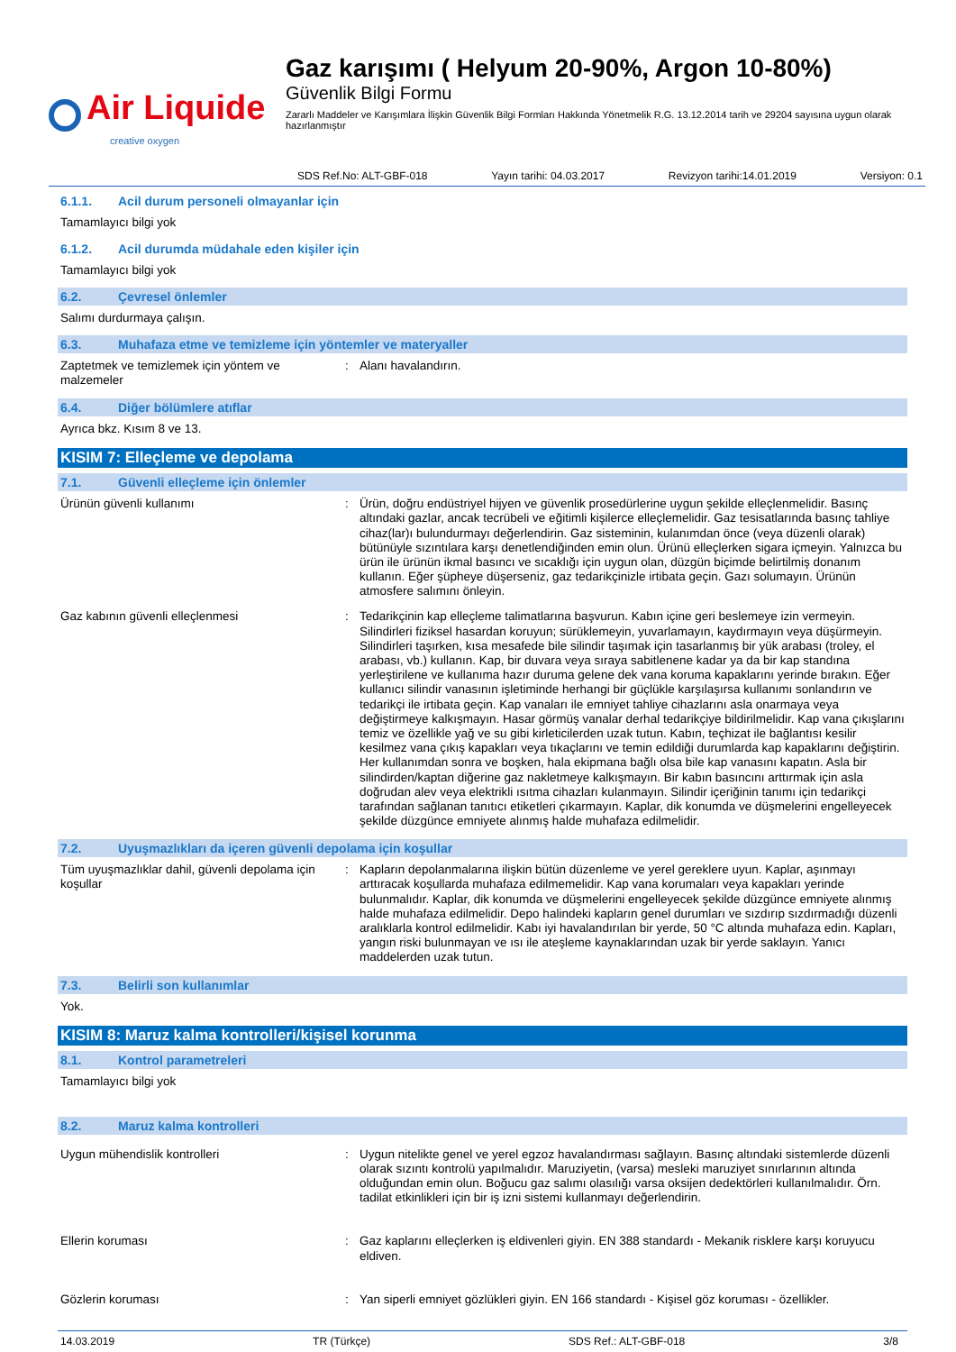Air Liquide
creative oxygen
Gaz karışımı ( Helyum 20-90%, Argon 10-80%)
Güvenlik Bilgi Formu
Zararlı Maddeler ve Karışımlara İlişkin Güvenlik Bilgi Formları Hakkında Yönetmelik R.G. 13.12.2014 tarih ve 29204 sayısına uygun olarak hazırlanmıştır
SDS Ref.No: ALT-GBF-018 Yayın tarihi: 04.03.2017 Revizyon tarihi:14.01.2019 Versiyon: 0.1
6.1.1. Acil durum personeli olmayanlar için
Tamamlayıcı bilgi yok
6.1.2. Acil durumda müdahale eden kişiler için
Tamamlayıcı bilgi yok
6.2. Çevresel önlemler
Salımı durdurmaya çalışın.
6.3. Muhafaza etme ve temizleme için yöntemler ve materyaller
Zaptetmek ve temizlemek için yöntem ve malzemeler
: Alanı havalandırın.
6.4. Diğer bölümlere atıflar
Ayrıca bkz. Kısım 8 ve 13.
KISIM 7: Elleçleme ve depolama
7.1. Güvenli elleçleme için önlemler
Ürünün güvenli kullanımı : Ürün, doğru endüstriyel hijyen ve güvenlik prosedürlerine uygun şekilde elleçlenmelidir. Basınç altındaki gazlar, ancak tecrübeli ve eğitimli kişilerce elleçlemelidir. Gaz tesisatlarında basınç tahliye cihaz(lar)ı bulundurmayı değerlendirin. Gaz sisteminin, kulanımdan önce (veya düzenli olarak) bütünüyle sızıntılara karşı denetlendiğinden emin olun. Ürünü elleçlerken sigara içmeyin. Yalnızca bu ürün ile ürünün ikmal basıncı ve sıcaklığı için uygun olan, düzgün biçimde belirtilmiş donanım kullanın. Eğer şüpheye düşerseniz, gaz tedarikçinizle irtibata geçin. Gazı solumayın. Ürünün atmosfere salımını önleyin.
Gaz kabının güvenli elleçlenmesi : Tedarikçinin kap elleçleme talimatlarına başvurun. Kabın içine geri beslemeye izin vermeyin. Silindirleri fiziksel hasardan koruyun; sürüklemeyin, yuvarlamayın, kaydırmayın veya düşürmeyin. Silindirleri taşırken, kısa mesafede bile silindir taşımak için tasarlanmış bir yük arabası (troley, el arabası, vb.) kullanın. Kap, bir duvara veya sıraya sabitlenene kadar ya da bir kap standına yerleştirilene ve kullanıma hazır duruma gelene dek vana koruma kapaklarını yerinde bırakın. Eğer kullanıcı silindir vanasının işletiminde herhangi bir güçlükle karşılaşırsa kullanımı sonlandırın ve tedarikçi ile irtibata geçin. Kap vanaları ile emniyet tahliye cihazlarını asla onarmaya veya değiştirmeye kalkışmayın. Hasar görmüş vanalar derhal tedarikçiye bildirilmelidir. Kap vana çıkışlarını temiz ve özellikle yağ ve su gibi kirleticilerden uzak tutun. Kabın, teçhizat ile bağlantısı kesilir kesilmez vana çıkış kapakları veya tıkaçlarını ve temin edildiği durumlarda kap kapaklarını değiştirin. Her kullanımdan sonra ve boşken, hala ekipmana bağlı olsa bile kap vanasını kapatın. Asla bir silindirden/kaptan diğerine gaz nakletmeye kalkışmayın. Bir kabın basıncını arttırmak için asla doğrudan alev veya elektrikli ısıtma cihazları kulanmayın. Silindir içeriğinin tanımı için tedarikçi tarafından sağlanan tanıtıcı etiketleri çıkarmayın. Kaplar, dik konumda ve düşmelerini engelleyecek şekilde düzgünce emniyete alınmış halde muhafaza edilmelidir.
7.2. Uyuşmazlıkları da içeren güvenli depolama için koşullar
Tüm uyuşmazlıklar dahil, güvenli depolama için koşullar
: Kapların depolanmalarına ilişkin bütün düzenleme ve yerel gereklere uyun. Kaplar, aşınmayı arttıracak koşullarda muhafaza edilmemelidir. Kap vana korumaları veya kapakları yerinde bulunmalıdır. Kaplar, dik konumda ve düşmelerini engelleyecek şekilde düzgünce emniyete alınmış halde muhafaza edilmelidir. Depo halindeki kapların genel durumları ve sızdırıp sızdırmadığı düzenli aralıklarla kontrol edilmelidir. Kabı iyi havalandırılan bir yerde, 50 °C altında muhafaza edin. Kapları, yangın riski bulunmayan ve ısı ile ateşleme kaynaklarından uzak bir yerde saklayın. Yanıcı maddelerden uzak tutun.
7.3. Belirli son kullanımlar
Yok.
KISIM 8: Maruz kalma kontrolleri/kişisel korunma
8.1. Kontrol parametreleri
Tamamlayıcı bilgi yok
8.2. Maruz kalma kontrolleri
Uygun mühendislik kontrolleri : Uygun nitelikte genel ve yerel egzoz havalandırması sağlayın. Basınç altındaki sistemlerde düzenli olarak sızıntı kontrolü yapılmalıdır. Maruziyetin, (varsa) mesleki maruziyet sınırlarının altında olduğundan emin olun. Boğucu gaz salımı olasılığı varsa oksijen dedektörleri kullanılmalıdır. Örn. tadilat etkinlikleri için bir iş izni sistemi kullanmayı değerlendirin.
Ellerin koruması : Gaz kaplarını elleçlerken iş eldivenleri giyin. EN 388 standardı - Mekanik risklere karşı koruyucu eldiven.
Gözlerin koruması : Yan siperli emniyet gözlükleri giyin. EN 166 standardı - Kişisel göz koruması - özellikler.
14.03.2019 TR (Türkçe) SDS Ref.: ALT-GBF-018 3/8